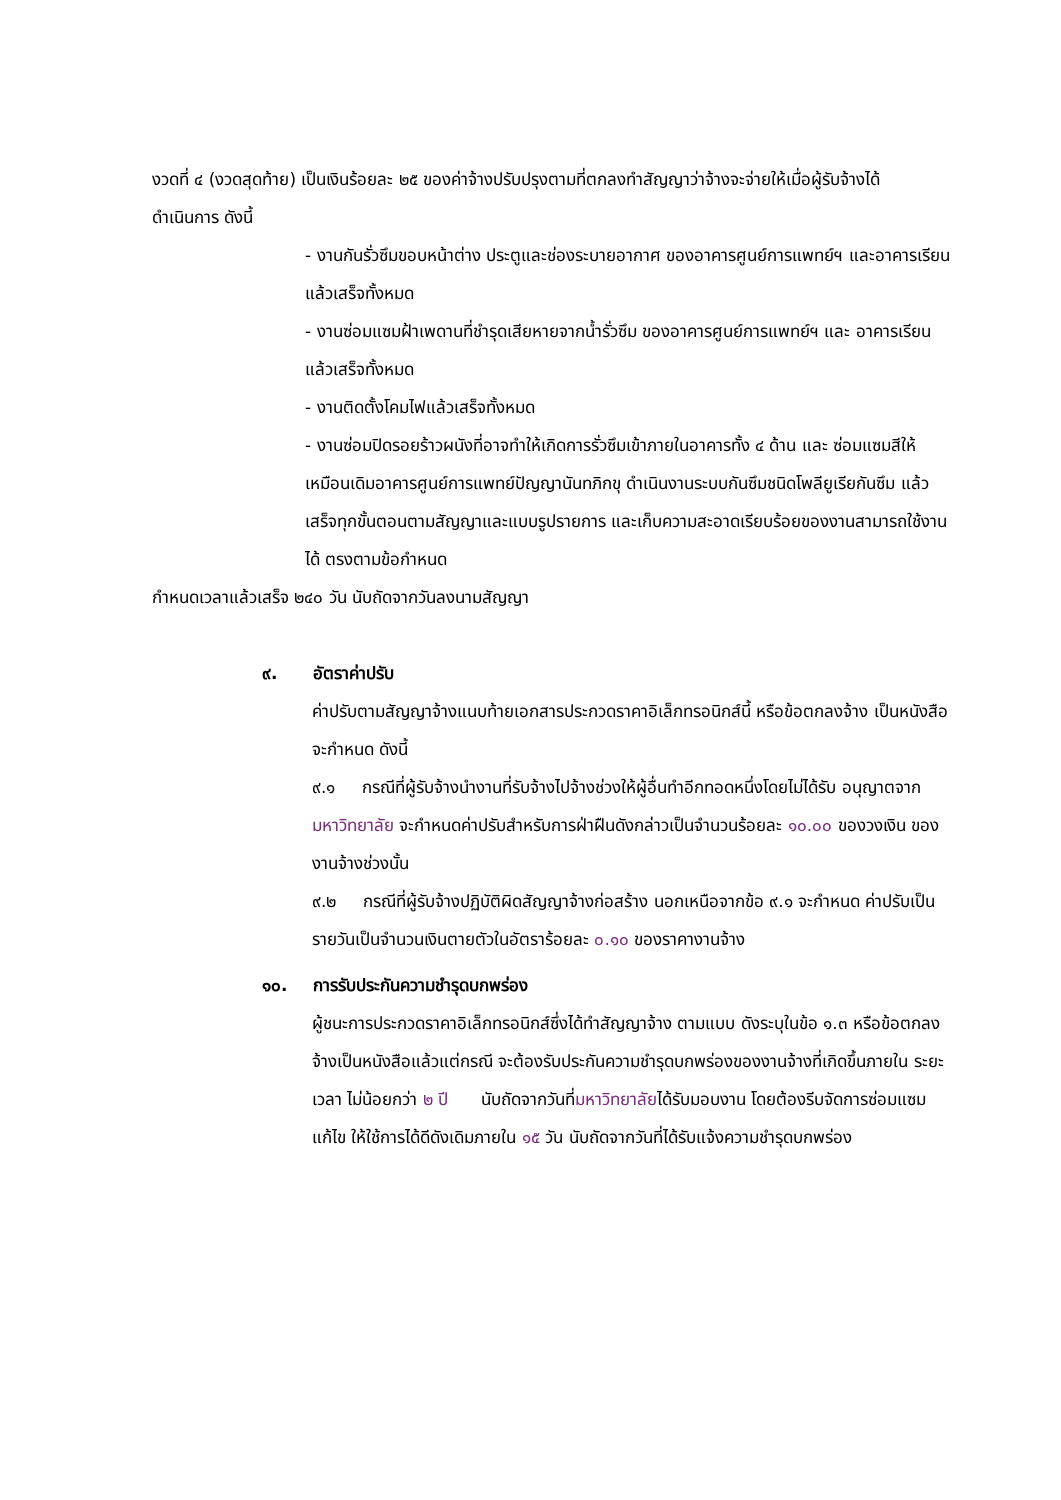งวดที่ ๔ (งวดสุดท้าย) เป็นเงินร้อยละ ๒๕ ของค่าจ้างปรับปรุงตามที่ตกลงทำสัญญาว่าจ้างจะจ่ายให้เมื่อผู้รับจ้างได้
ดำเนินการ ดังนี้
- งานกันรั่วซึมขอบหน้าต่าง ประตูและช่องระบายอากาศ ของอาคารศูนย์การแพทย์ฯ และอาคารเรียนแล้วเสร็จทั้งหมด
- งานซ่อมแซมฝ้าเพดานที่ชำรุดเสียหายจากน้ำรั่วซึม ของอาคารศูนย์การแพทย์ฯ และ อาคารเรียน แล้วเสร็จทั้งหมด
- งานติดตั้งโคมไฟแล้วเสร็จทั้งหมด
- งานซ่อมปิดรอยร้าวผนังที่อาจทำให้เกิดการรั่วซึมเข้าภายในอาคารทั้ง ๔ ด้าน และ ซ่อมแซมสีให้เหมือนเดิมอาคารศูนย์การแพทย์ปัญญานันทภิกขุ ดำเนินงานระบบกันซึมชนิดโพลียูเรียกันซึม แล้วเสร็จทุกขั้นตอนตามสัญญาและแบบรูปรายการ และเก็บความสะอาดเรียบร้อยของงานสามารถใช้งานได้ ตรงตามข้อกำหนด
กำหนดเวลาแล้วเสร็จ ๒๔๐ วัน นับถัดจากวันลงนามสัญญา
๙. อัตราค่าปรับ
ค่าปรับตามสัญญาจ้างแนบท้ายเอกสารประกวดราคาอิเล็กทรอนิกส์นี้ หรือข้อตกลงจ้าง เป็นหนังสือจะกำหนด ดังนี้
๙.๑ กรณีที่ผู้รับจ้างนำงานที่รับจ้างไปจ้างช่วงให้ผู้อื่นทำอีกทอดหนึ่งโดยไม่ได้รับ อนุญาตจากมหาวิทยาลัย จะกำหนดค่าปรับสำหรับการฝ่าฝืนดังกล่าวเป็นจำนวนร้อยละ ๑๐.๐๐ ของวงเงิน ของงานจ้างช่วงนั้น
๙.๒ กรณีที่ผู้รับจ้างปฏิบัติผิดสัญญาจ้างก่อสร้าง นอกเหนือจากข้อ ๙.๑ จะกำหนด ค่าปรับเป็นรายวันเป็นจำนวนเงินตายตัวในอัตราร้อยละ ๐.๑๐ ของราคางานจ้าง
๑๐. การรับประกันความชำรุดบกพร่อง
ผู้ชนะการประกวดราคาอิเล็กทรอนิกส์ซึ่งได้ทำสัญญาจ้าง ตามแบบ ดังระบุในข้อ ๑.๓ หรือข้อตกลงจ้างเป็นหนังสือแล้วแต่กรณี จะต้องรับประกันความชำรุดบกพร่องของงานจ้างที่เกิดขึ้นภายใน ระยะเวลา ไม่น้อยกว่า ๒ ปี นับถัดจากวันที่มหาวิทยาลัยได้รับมอบงาน โดยต้องรีบจัดการซ่อมแซมแก้ไข ให้ใช้การได้ดีดังเดิมภายใน ๑๕ วัน นับถัดจากวันที่ได้รับแจ้งความชำรุดบกพร่อง